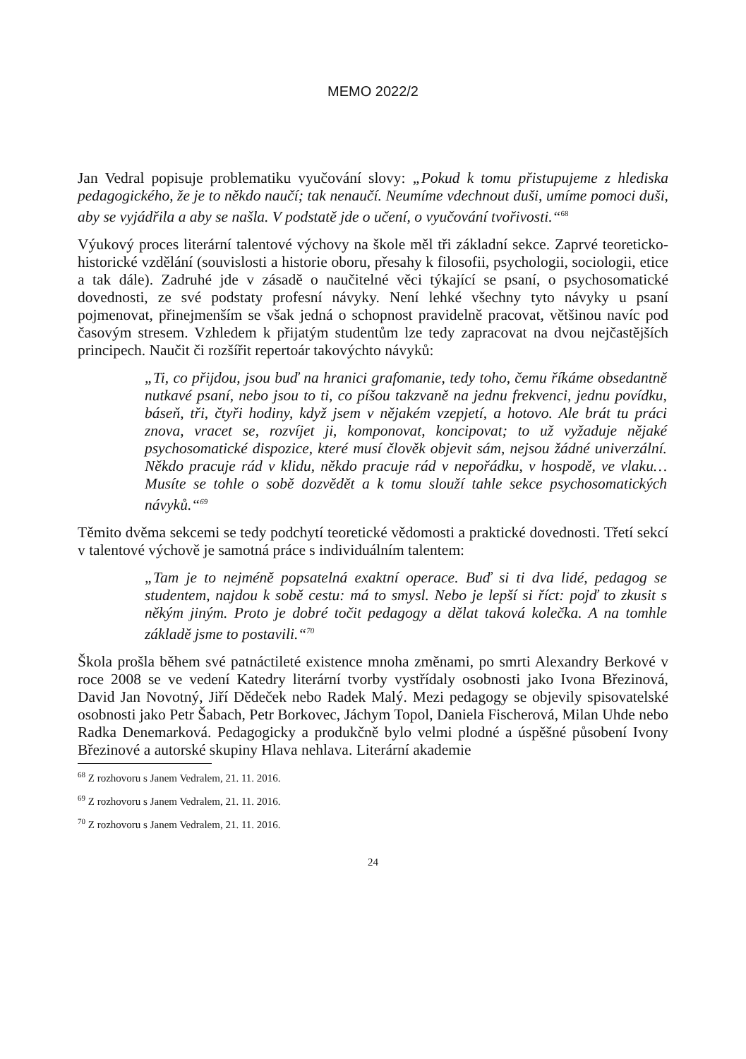MEMO 2022/2
Jan Vedral popisuje problematiku vyučování slovy: „Pokud k tomu přistupujeme z hlediska pedagogického, že je to někdo naučí; tak nenaučí. Neumíme vdechnout duši, umíme pomoci duši, aby se vyjádřila a aby se našla. V podstatě jde o učení, o vyučování tvořivosti.“<sup>68</sup>
Výukový proces literární talentové výchovy na škole měl tři základní sekce. Zaprvé teoreticko-historické vzdělání (souvislosti a historie oboru, přesahy k filosofii, psychologii, sociologii, etice a tak dále). Zadruhé jde v zásadě o naučitelné věci týkající se psaní, o psychosomatické dovednosti, ze své podstaty profesní návyky. Není lehké všechny tyto návyky u psaní pojmenovat, přinejmenším se však jedná o schopnost pravidelně pracovat, většinou navíc pod časovým stresem. Vzhledem k přijatým studentům lze tedy zapracovat na dvou nejčastějších principech. Naučit či rozšířit repertoár takovýchto návyků:
„Ti, co přijdou, jsou buď na hranici grafomanie, tedy toho, čemu říkáme obsedantně nutkavé psaní, nebo jsou to ti, co píšou takzvaně na jednu frekvenci, jednu povídku, báseň, tři, čtyři hodiny, když jsem v nějakém vzepjetí, a hotovo. Ale brát tu práci znova, vracet se, rozvíjet ji, komponovat, koncipovat; to už vyžaduje nějaké psychosomatické dispozice, které musí člověk objevit sám, nejsou žádné univerzální. Někdo pracuje rád v klidu, někdo pracuje rád v nepořádku, v hospodě, ve vlaku… Musíte se tohle o sobě dozvědět a k tomu slouží tahle sekce psychosomatických návyků.“<sup>69</sup>
Těmito dvěma sekcemi se tedy podchytí teoretické vědomosti a praktické dovednosti. Třetí sekcí v talentové výchově je samotná práce s individuálním talentem:
„Tam je to nejméně popsatelná exaktní operace. Buď si ti dva lidé, pedagog se studentem, najdou k sobě cestu: má to smysl. Nebo je lepší si říct: pojď to zkusit s někým jiným. Proto je dobré točit pedagogy a dělat taková kolečka. A na tomhle základě jsme to postavili.“<sup>70</sup>
Škola prošla během své patnáctileté existence mnoha změnami, po smrti Alexandry Berkové v roce 2008 se ve vedení Katedry literární tvorby vystřídaly osobnosti jako Ivona Březinová, David Jan Novotný, Jiří Dědeček nebo Radek Malý. Mezi pedagogy se objevily spisovatelské osobnosti jako Petr Šabach, Petr Borkovec, Jáchym Topol, Daniela Fischerová, Milan Uhde nebo Radka Denemarková. Pedagogicky a produkčně bylo velmi plodné a úspěšné působení Ivony Březinové a autorské skupiny Hlava nehlava. Literární akademie
<sup>68</sup> Z rozhovoru s Janem Vedralem, 21. 11. 2016.
<sup>69</sup> Z rozhovoru s Janem Vedralem, 21. 11. 2016.
<sup>70</sup> Z rozhovoru s Janem Vedralem, 21. 11. 2016.
24